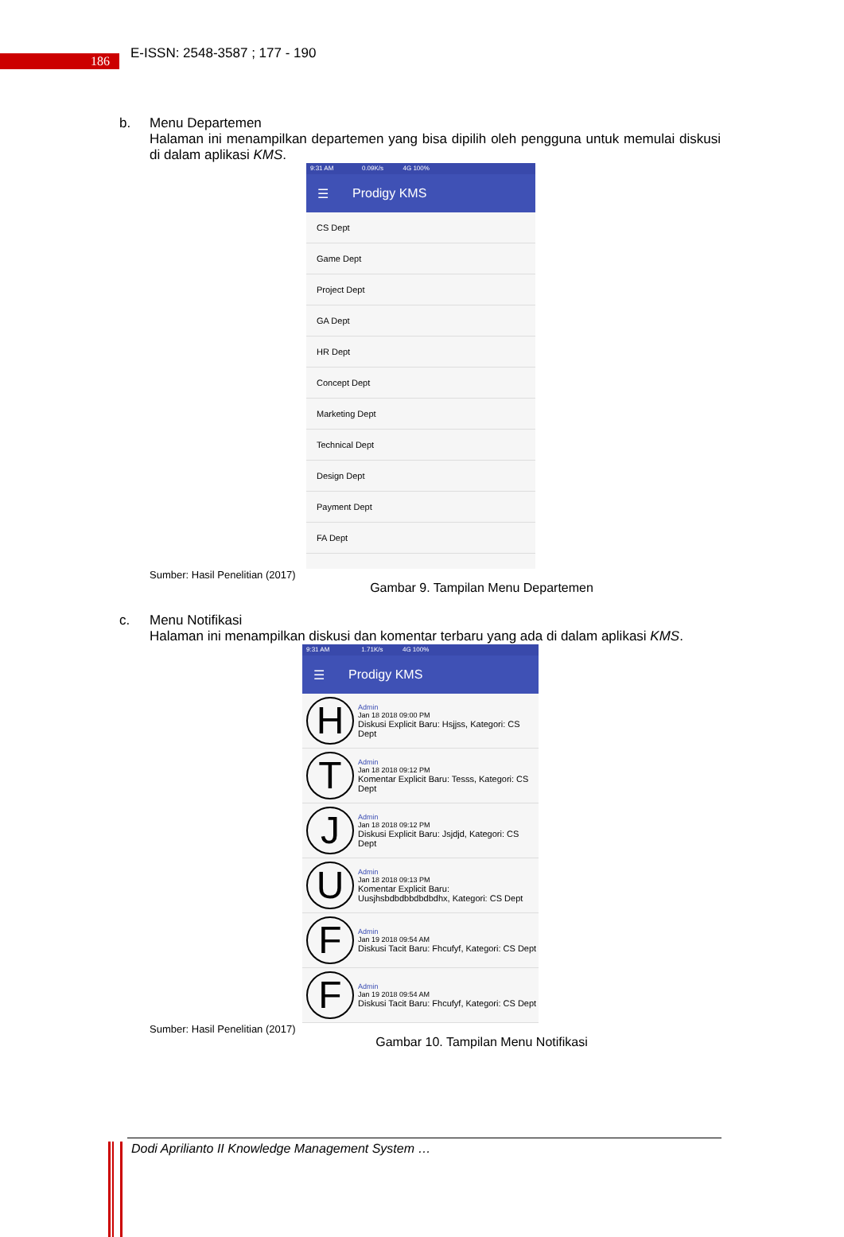186
E-ISSN: 2548-3587 ; 177 - 190
b. Menu Departemen
Halaman ini menampilkan departemen yang bisa dipilih oleh pengguna untuk memulai diskusi di dalam aplikasi KMS.
9:31 AM 0.09K/s 4G 100%
☰ Prodigy KMS
CS Dept
Game Dept
Project Dept
GA Dept
HR Dept
Concept Dept
Marketing Dept
Technical Dept
Design Dept
Payment Dept
FA Dept
Sumber: Hasil Penelitian (2017)
Gambar 9. Tampilan Menu Departemen
c. Menu Notifikasi
Halaman ini menampilkan diskusi dan komentar terbaru yang ada di dalam aplikasi KMS.
9:31 AM 1.71K/s 4G 100%
☰ Prodigy KMS
H
Admin
Jan 18 2018 09:00 PM
Diskusi Explicit Baru: Hsjjss, Kategori: CS Dept
T
Admin
Jan 18 2018 09:12 PM
Komentar Explicit Baru: Tesss, Kategori: CS Dept
J
Admin
Jan 18 2018 09:12 PM
Diskusi Explicit Baru: Jsjdjd, Kategori: CS Dept
U
Admin
Jan 18 2018 09:13 PM
Komentar Explicit Baru: Uusjhsbdbdbbdbdbdhx, Kategori: CS Dept
F
Admin
Jan 19 2018 09:54 AM
Diskusi Tacit Baru: Fhcufyf, Kategori: CS Dept
F
Admin
Jan 19 2018 09:54 AM
Diskusi Tacit Baru: Fhcufyf, Kategori: CS Dept
Sumber: Hasil Penelitian (2017)
Gambar 10. Tampilan Menu Notifikasi
Dodi Aprilianto II Knowledge Management System …